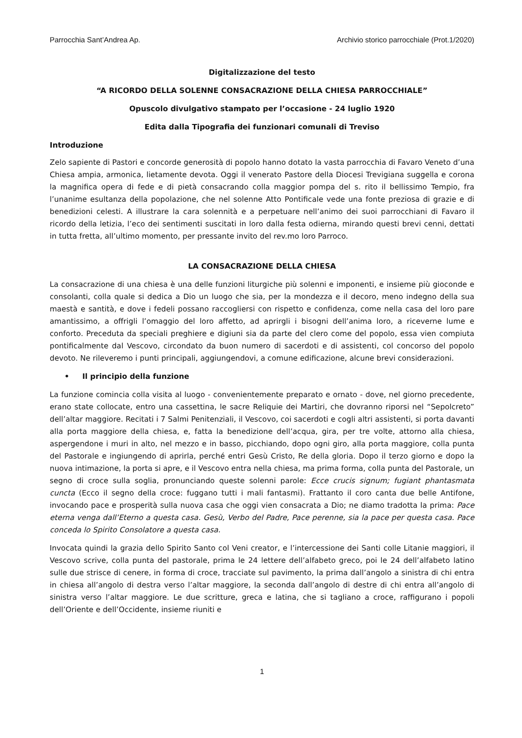Parrocchia Sant’Andrea Ap. Archivio storico parrocchiale (Prot.1/2020)
Digitalizzazione del testo
“A RICORDO DELLA SOLENNE CONSACRAZIONE DELLA CHIESA PARROCCHIALE”
Opuscolo divulgativo stampato per l’occasione - 24 luglio 1920
Edita dalla Tipografia dei funzionari comunali di Treviso
Introduzione
Zelo sapiente di Pastori e concorde generosità di popolo hanno dotato la vasta parrocchia di Favaro Veneto d’una Chiesa ampia, armonica, lietamente devota. Oggi il venerato Pastore della Diocesi Trevigiana suggella e corona la magnifica opera di fede e di pietà consacrando colla maggior pompa del s. rito il bellissimo Tempio, fra l’unanime esultanza della popolazione, che nel solenne Atto Pontificale vede una fonte preziosa di grazie e di benedizioni celesti. A illustrare la cara solennità e a perpetuare nell’animo dei suoi parrocchiani di Favaro il ricordo della letizia, l’eco dei sentimenti suscitati in loro dalla festa odierna, mirando questi brevi cenni, dettati in tutta fretta, all’ultimo momento, per pressante invito del rev.mo loro Parroco.
LA CONSACRAZIONE DELLA CHIESA
La consacrazione di una chiesa è una delle funzioni liturgiche più solenni e imponenti, e insieme più gioconde e consolanti, colla quale si dedica a Dio un luogo che sia, per la mondezza e il decoro, meno indegno della sua maestà e santità, e dove i fedeli possano raccogliersi con rispetto e confidenza, come nella casa del loro pare amantissimo, a offrigli l’omaggio del loro affetto, ad aprirgli i bisogni dell’anima loro, a riceverne lume e conforto. Preceduta da speciali preghiere e digiuni sia da parte del clero come del popolo, essa vien compiuta pontificalmente dal Vescovo, circondato da buon numero di sacerdoti e di assistenti, col concorso del popolo devoto. Ne rileveremo i punti principali, aggiungendovi, a comune edificazione, alcune brevi considerazioni.
• Il principio della funzione
La funzione comincia colla visita al luogo - convenientemente preparato e ornato - dove, nel giorno precedente, erano state collocate, entro una cassettina, le sacre Reliquie dei Martiri, che dovranno riporsi nel “Sepolcreto” dell’altar maggiore. Recitati i 7 Salmi Penitenziali, il Vescovo, coi sacerdoti e cogli altri assistenti, si porta davanti alla porta maggiore della chiesa, e, fatta la benedizione dell’acqua, gira, per tre volte, attorno alla chiesa, aspergendone i muri in alto, nel mezzo e in basso, picchiando, dopo ogni giro, alla porta maggiore, colla punta del Pastorale e ingiungendo di aprirla, perché entri Gesù Cristo, Re della gloria. Dopo il terzo giorno e dopo la nuova intimazione, la porta si apre, e il Vescovo entra nella chiesa, ma prima forma, colla punta del Pastorale, un segno di croce sulla soglia, pronunciando queste solenni parole: Ecce crucis signum; fugiant phantasmata cuncta (Ecco il segno della croce: fuggano tutti i mali fantasmi). Frattanto il coro canta due belle Antifone, invocando pace e prosperità sulla nuova casa che oggi vien consacrata a Dio; ne diamo tradotta la prima: Pace eterna venga dall’Eterno a questa casa. Gesù, Verbo del Padre, Pace perenne, sia la pace per questa casa. Pace conceda lo Spirito Consolatore a questa casa.
Invocata quindi la grazia dello Spirito Santo col Veni creator, e l’intercessione dei Santi colle Litanie maggiori, il Vescovo scrive, colla punta del pastorale, prima le 24 lettere dell’alfabeto greco, poi le 24 dell’alfabeto latino sulle due strisce di cenere, in forma di croce, tracciate sul pavimento, la prima dall’angolo a sinistra di chi entra in chiesa all’angolo di destra verso l’altar maggiore, la seconda dall’angolo di destre di chi entra all’angolo di sinistra verso l’altar maggiore. Le due scritture, greca e latina, che si tagliano a croce, raffigurano i popoli dell’Oriente e dell’Occidente, insieme riuniti e
1